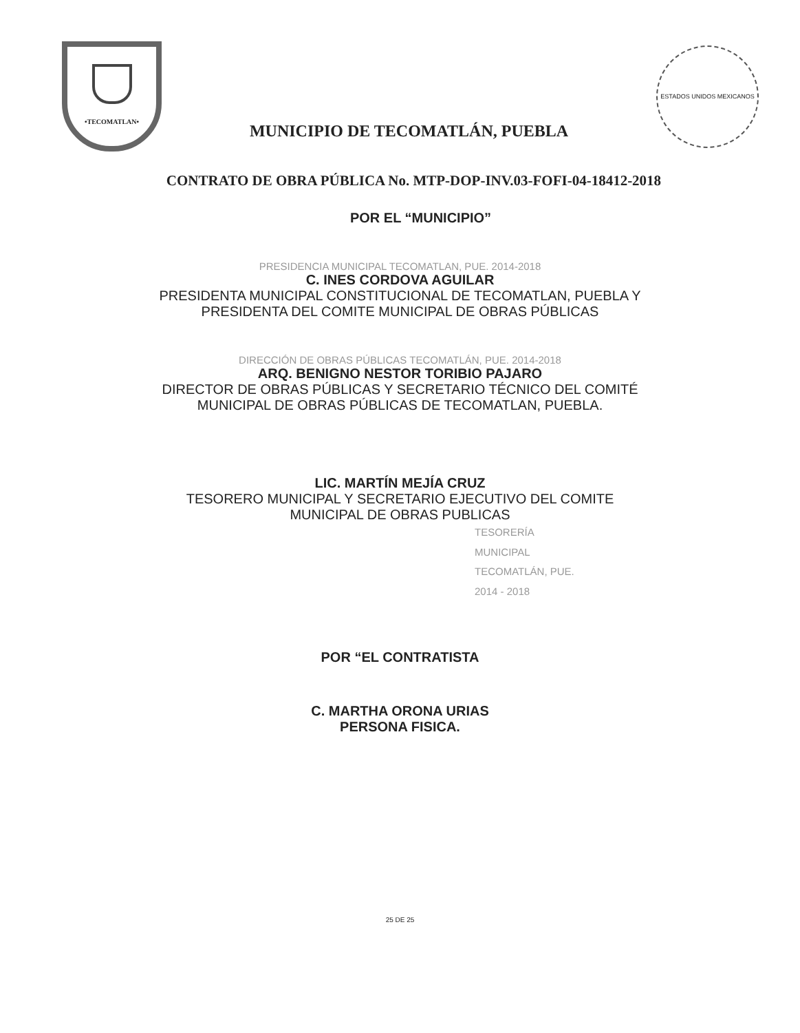•TECOMATLAN•
MUNICIPIO DE TECOMATLÁN, PUEBLA
ESTADOS UNIDOS MEXICANOS
CONTRATO DE OBRA PÚBLICA No. MTP-DOP-INV.03-FOFI-04-18412-2018
POR EL “MUNICIPIO”
PRESIDENCIA MUNICIPAL TECOMATLAN, PUE. 2014-2018
C. INES CORDOVA AGUILAR
PRESIDENTA MUNICIPAL CONSTITUCIONAL DE TECOMATLAN, PUEBLA Y
PRESIDENTA DEL COMITE MUNICIPAL DE OBRAS PÚBLICAS
DIRECCIÓN DE OBRAS PÚBLICAS TECOMATLÁN, PUE. 2014-2018
ARQ. BENIGNO NESTOR TORIBIO PAJARO
DIRECTOR DE OBRAS PÚBLICAS Y SECRETARIO TÉCNICO DEL COMITÉ
MUNICIPAL DE OBRAS PÚBLICAS DE TECOMATLAN, PUEBLA.
LIC. MARTÍN MEJÍA CRUZ
TESORERO MUNICIPAL Y SECRETARIO EJECUTIVO DEL COMITE
MUNICIPAL DE OBRAS PUBLICAS
TESORERÍA
MUNICIPAL
TECOMATLÁN, PUE.
2014 - 2018
POR “EL CONTRATISTA
C. MARTHA ORONA URIAS
PERSONA FISICA.
25 DE 25